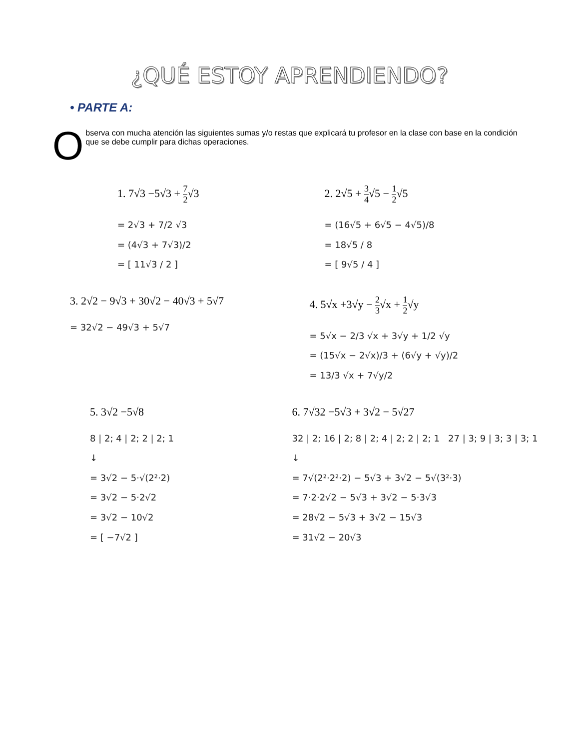¿QUÉ ESTOY APRENDIENDO?
• PARTE A:
O
bserva con mucha atención las siguientes sumas y/o restas que explicará tu profesor en la clase con base en la condición que se debe cumplir para dichas operaciones.
1. 7√3 −5√3 + 7 2√3
= 2√3 + 7/2 √3
= (4√3 + 7√3)/2
= [ 11√3 / 2 ]
2. 2√5 + 3 4√5 − 1 2√5
= (16√5 + 6√5 − 4√5)/8
= 18√5 / 8
= [ 9√5 / 4 ]
3. 2√2 − 9√3 + 30√2 − 40√3 + 5√7
= 32√2 − 49√3 + 5√7
4. 5√x +3√y − 2 3√x + 1 2√y
= 5√x − 2/3 √x + 3√y + 1/2 √y
= (15√x − 2√x)/3 + (6√y + √y)/2
= 13/3 √x + 7√y/2
5. 3√2 −5√8
8 | 2; 4 | 2; 2 | 2; 1
↓
= 3√2 − 5·√(2²·2)
= 3√2 − 5·2√2
= 3√2 − 10√2
= [ −7√2 ]
6. 7√32 −5√3 + 3√2 − 5√27
32 | 2; 16 | 2; 8 | 2; 4 | 2; 2 | 2; 1 27 | 3; 9 | 3; 3 | 3; 1
↓
= 7√(2²·2²·2) − 5√3 + 3√2 − 5√(3²·3)
= 7·2·2√2 − 5√3 + 3√2 − 5·3√3
= 28√2 − 5√3 + 3√2 − 15√3
= 31√2 − 20√3